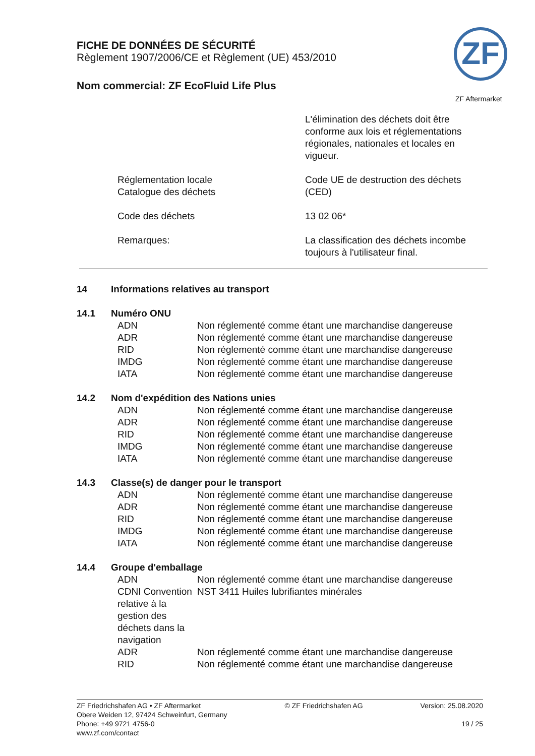FICHE DE DONNÉES DE SÉCURITÉ
Règlement 1907/2006/CE et Règlement (UE) 453/2010
Nom commercial: ZF EcoFluid Life Plus
ZF
ZF Aftermarket
| | L'élimination des déchets doit être conforme aux lois et réglementations régionales, nationales et locales en vigueur. |
| Réglementation locale Catalogue des déchets | Code UE de destruction des déchets (CED) |
| Code des déchets | 13 02 06* |
| Remarques: | La classification des déchets incombe toujours à l'utilisateur final. |
| 14 | Informations relatives au transport |
| 14.1 | Numéro ONU |
| ADN | Non réglementé comme étant une marchandise dangereuse |
| ADR | Non réglementé comme étant une marchandise dangereuse |
| RID | Non réglementé comme étant une marchandise dangereuse |
| IMDG | Non réglementé comme étant une marchandise dangereuse |
| IATA | Non réglementé comme étant une marchandise dangereuse |
| 14.2 | Nom d'expédition des Nations unies |
| ADN | Non réglementé comme étant une marchandise dangereuse |
| ADR | Non réglementé comme étant une marchandise dangereuse |
| RID | Non réglementé comme étant une marchandise dangereuse |
| IMDG | Non réglementé comme étant une marchandise dangereuse |
| IATA | Non réglementé comme étant une marchandise dangereuse |
| 14.3 | Classe(s) de danger pour le transport |
| ADN | Non réglementé comme étant une marchandise dangereuse |
| ADR | Non réglementé comme étant une marchandise dangereuse |
| RID | Non réglementé comme étant une marchandise dangereuse |
| IMDG | Non réglementé comme étant une marchandise dangereuse |
| IATA | Non réglementé comme étant une marchandise dangereuse |
| 14.4 | Groupe d'emballage |
| ADN | Non réglementé comme étant une marchandise dangereuse |
| CDNI Convention relative à la gestion des déchets dans la navigation | NST 3411 Huiles lubrifiantes minérales |
| ADR | Non réglementé comme étant une marchandise dangereuse |
| RID | Non réglementé comme étant une marchandise dangereuse |
ZF Friedrichshafen AG • ZF Aftermarket
Obere Weiden 12, 97424 Schweinfurt, Germany
Phone: +49 9721 4756-0
www.zf.com/contact
© ZF Friedrichshafen AG Version: 25.08.2020
19 / 25